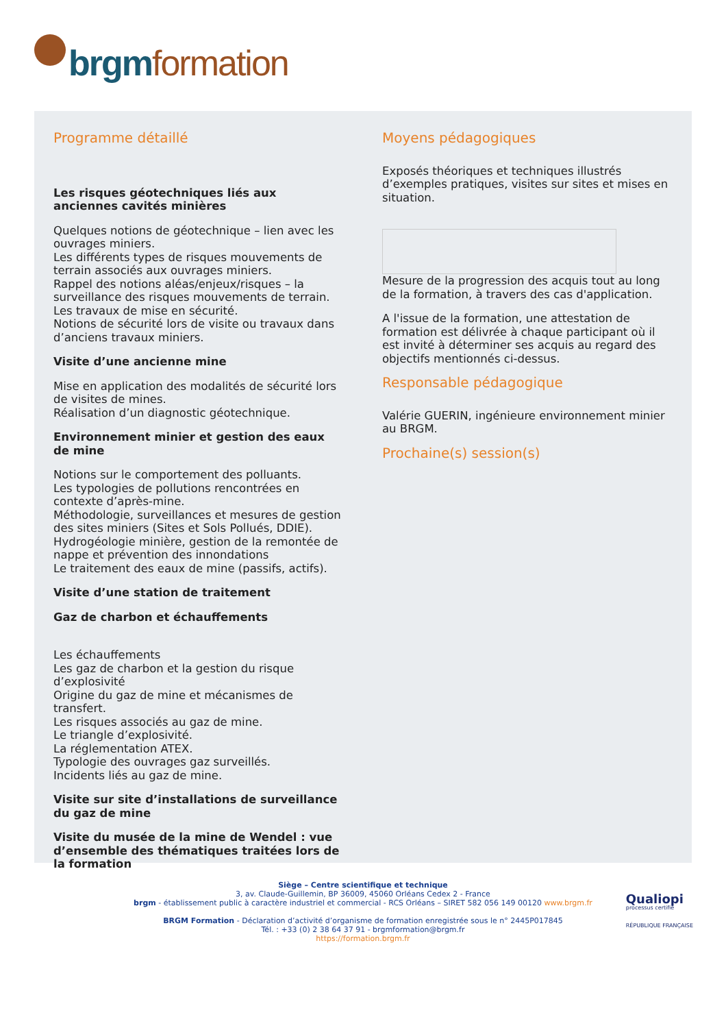brgm formation
Programme détaillé
Les risques géotechniques liés aux anciennes cavités minières
Quelques notions de géotechnique – lien avec les ouvrages miniers.
Les différents types de risques mouvements de terrain associés aux ouvrages miniers.
Rappel des notions aléas/enjeux/risques – la surveillance des risques mouvements de terrain.
Les travaux de mise en sécurité.
Notions de sécurité lors de visite ou travaux dans d’anciens travaux miniers.
Visite d’une ancienne mine
Mise en application des modalités de sécurité lors de visites de mines.
Réalisation d’un diagnostic géotechnique.
Environnement minier et gestion des eaux de mine
Notions sur le comportement des polluants.
Les typologies de pollutions rencontrées en contexte d’après-mine.
Méthodologie, surveillances et mesures de gestion des sites miniers (Sites et Sols Pollués, DDIE).
Hydrogéologie minière, gestion de la remontée de nappe et prévention des innondations
Le traitement des eaux de mine (passifs, actifs).
Visite d’une station de traitement
Gaz de charbon et échauffements
Les échauffements
Les gaz de charbon et la gestion du risque d’explosivité
Origine du gaz de mine et mécanismes de transfert.
Les risques associés au gaz de mine.
Le triangle d’explosivité.
La réglementation ATEX.
Typologie des ouvrages gaz surveillés.
Incidents liés au gaz de mine.
Visite sur site d’installations de surveillance du gaz de mine
Visite du musée de la mine de Wendel : vue d’ensemble des thématiques traitées lors de la formation
Moyens pédagogiques
Exposés théoriques et techniques illustrés d’exemples pratiques, visites sur sites et mises en situation.
Mesure de la progression des acquis tout au long de la formation, à travers des cas d'application.
A l'issue de la formation, une attestation de formation est délivrée à chaque participant où il est invité à déterminer ses acquis au regard des objectifs mentionnés ci-dessus.
Responsable pédagogique
Valérie GUERIN, ingénieure environnement minier au BRGM.
Prochaine(s) session(s)
Siège – Centre scientifique et technique
3, av. Claude-Guillemin, BP 36009, 45060 Orléans Cedex 2 - France
brgm - établissement public à caractère industriel et commercial - RCS Orléans – SIRET 582 056 149 00120 www.brgm.fr
BRGM Formation - Déclaration d’activité d’organisme de formation enregistrée sous le n° 2445P017845
Tél. : +33 (0) 2 38 64 37 91 - brgmformation@brgm.fr
https://formation.brgm.fr
Qualiopi
processus certifié
RÉPUBLIQUE FRANÇAISE